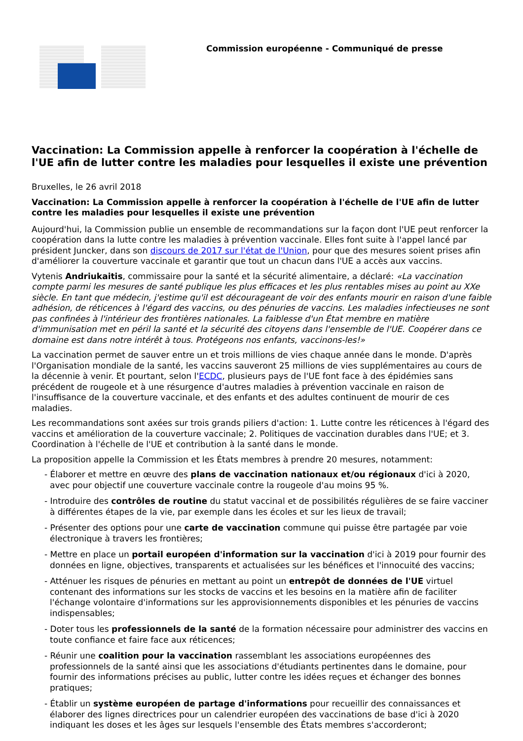Commission européenne - Communiqué de presse
Vaccination: La Commission appelle à renforcer la coopération à l'échelle de l'UE afin de lutter contre les maladies pour lesquelles il existe une prévention
Bruxelles, le 26 avril 2018
Vaccination: La Commission appelle à renforcer la coopération à l'échelle de l'UE afin de lutter contre les maladies pour lesquelles il existe une prévention
Aujourd'hui, la Commission publie un ensemble de recommandations sur la façon dont l'UE peut renforcer la coopération dans la lutte contre les maladies à prévention vaccinale. Elles font suite à l'appel lancé par président Juncker, dans son discours de 2017 sur l'état de l'Union, pour que des mesures soient prises afin d'améliorer la couverture vaccinale et garantir que tout un chacun dans l'UE a accès aux vaccins.
Vytenis Andriukaitis, commissaire pour la santé et la sécurité alimentaire, a déclaré: «La vaccination compte parmi les mesures de santé publique les plus efficaces et les plus rentables mises au point au XXe siècle. En tant que médecin, j'estime qu'il est décourageant de voir des enfants mourir en raison d'une faible adhésion, de réticences à l'égard des vaccins, ou des pénuries de vaccins. Les maladies infectieuses ne sont pas confinées à l'intérieur des frontières nationales. La faiblesse d'un État membre en matière d'immunisation met en péril la santé et la sécurité des citoyens dans l'ensemble de l'UE. Coopérer dans ce domaine est dans notre intérêt à tous. Protégeons nos enfants, vaccinons-les!»
La vaccination permet de sauver entre un et trois millions de vies chaque année dans le monde. D'après l'Organisation mondiale de la santé, les vaccins sauveront 25 millions de vies supplémentaires au cours de la décennie à venir. Et pourtant, selon l'ECDC, plusieurs pays de l'UE font face à des épidémies sans précédent de rougeole et à une résurgence d'autres maladies à prévention vaccinale en raison de l'insuffisance de la couverture vaccinale, et des enfants et des adultes continuent de mourir de ces maladies.
Les recommandations sont axées sur trois grands piliers d'action: 1. Lutte contre les réticences à l'égard des vaccins et amélioration de la couverture vaccinale; 2. Politiques de vaccination durables dans l'UE; et 3. Coordination à l'échelle de l'UE et contribution à la santé dans le monde.
La proposition appelle la Commission et les États membres à prendre 20 mesures, notamment:
- Élaborer et mettre en œuvre des plans de vaccination nationaux et/ou régionaux d'ici à 2020, avec pour objectif une couverture vaccinale contre la rougeole d'au moins 95 %.
- Introduire des contrôles de routine du statut vaccinal et de possibilités régulières de se faire vacciner à différentes étapes de la vie, par exemple dans les écoles et sur les lieux de travail;
- Présenter des options pour une carte de vaccination commune qui puisse être partagée par voie électronique à travers les frontières;
- Mettre en place un portail européen d'information sur la vaccination d'ici à 2019 pour fournir des données en ligne, objectives, transparents et actualisées sur les bénéfices et l'innocuité des vaccins;
- Atténuer les risques de pénuries en mettant au point un entrepôt de données de l'UE virtuel contenant des informations sur les stocks de vaccins et les besoins en la matière afin de faciliter l'échange volontaire d'informations sur les approvisionnements disponibles et les pénuries de vaccins indispensables;
- Doter tous les professionnels de la santé de la formation nécessaire pour administrer des vaccins en toute confiance et faire face aux réticences;
- Réunir une coalition pour la vaccination rassemblant les associations européennes des professionnels de la santé ainsi que les associations d'étudiants pertinentes dans le domaine, pour fournir des informations précises au public, lutter contre les idées reçues et échanger des bonnes pratiques;
- Établir un système européen de partage d'informations pour recueillir des connaissances et élaborer des lignes directrices pour un calendrier européen des vaccinations de base d'ici à 2020 indiquant les doses et les âges sur lesquels l'ensemble des États membres s'accorderont;